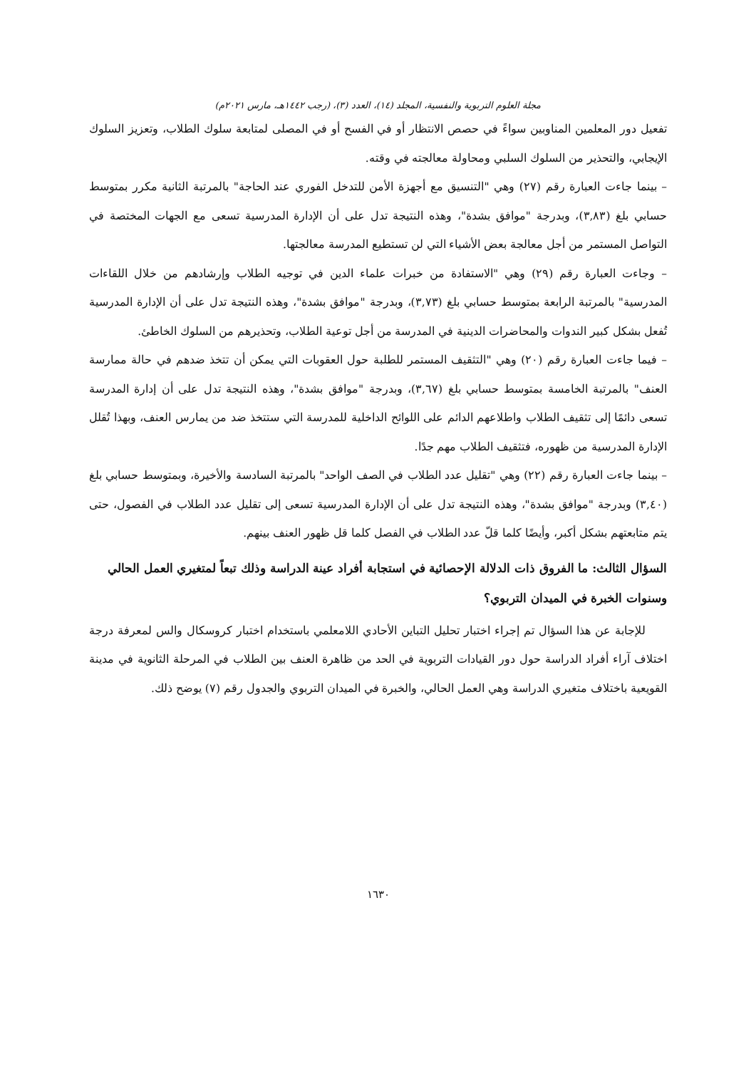مجلة العلوم التربوية والنفسية، المجلد (١٤)، العدد (٣)، (رجب ١٤٤٢هـ، مارس ٢٠٢١م)
تفعيل دور المعلمين المناوبين سواءً في حصص الانتظار أو في الفسح أو في المصلى لمتابعة سلوك الطلاب، وتعزيز السلوك الإيجابي، والتحذير من السلوك السلبي ومحاولة معالجته في وقته.
– بينما جاءت العبارة رقم (٢٧) وهي "التنسيق مع أجهزة الأمن للتدخل الفوري عند الحاجة" بالمرتبة الثانية مكرر بمتوسط حسابي بلغ (٣,٨٣)، وبدرجة "موافق بشدة"، وهذه النتيجة تدل على أن الإدارة المدرسية تسعى مع الجهات المختصة في التواصل المستمر من أجل معالجة بعض الأشياء التي لن تستطيع المدرسة معالجتها.
– وجاءت العبارة رقم (٢٩) وهي "الاستفادة من خبرات علماء الدين في توجيه الطلاب وإرشادهم من خلال اللقاءات المدرسية" بالمرتبة الرابعة بمتوسط حسابي بلغ (٣,٧٣)، وبدرجة "موافق بشدة"، وهذه النتيجة تدل على أن الإدارة المدرسية تُفعل بشكل كبير الندوات والمحاضرات الدينية في المدرسة من أجل توعية الطلاب، وتحذيرهم من السلوك الخاطئ.
– فيما جاءت العبارة رقم (٢٠) وهي "التثقيف المستمر للطلبة حول العقوبات التي يمكن أن تتخذ ضدهم في حالة ممارسة العنف" بالمرتبة الخامسة بمتوسط حسابي بلغ (٣,٦٧)، وبدرجة "موافق بشدة"، وهذه النتيجة تدل على أن إدارة المدرسة تسعى دائمًا إلى تثقيف الطلاب واطلاعهم الدائم على اللوائح الداخلية للمدرسة التي ستتخذ ضد من يمارس العنف، وبهذا تُقلل الإدارة المدرسية من ظهوره، فتثقيف الطلاب مهم جدًا.
– بينما جاءت العبارة رقم (٢٢) وهي "تقليل عدد الطلاب في الصف الواحد" بالمرتبة السادسة والأخيرة، وبمتوسط حسابي بلغ (٣,٤٠) وبدرجة "موافق بشدة"، وهذه النتيجة تدل على أن الإدارة المدرسية تسعى إلى تقليل عدد الطلاب في الفصول، حتى يتم متابعتهم بشكل أكبر، وأيضًا كلما قلّ عدد الطلاب في الفصل كلما قل ظهور العنف بينهم.
السؤال الثالث: ما الفروق ذات الدلالة الإحصائية في استجابة أفراد عينة الدراسة وذلك تبعاً لمتغيري العمل الحالي وسنوات الخبرة في الميدان التربوي؟
للإجابة عن هذا السؤال تم إجراء اختبار تحليل التباين الأحادي اللامعلمي باستخدام اختبار كروسكال والس لمعرفة درجة اختلاف آراء أفراد الدراسة حول دور القيادات التربوية في الحد من ظاهرة العنف بين الطلاب في المرحلة الثانوية في مدينة القويعية باختلاف متغيري الدراسة وهي العمل الحالي، والخبرة في الميدان التربوي والجدول رقم (٧) يوضح ذلك.
١٦٣٠